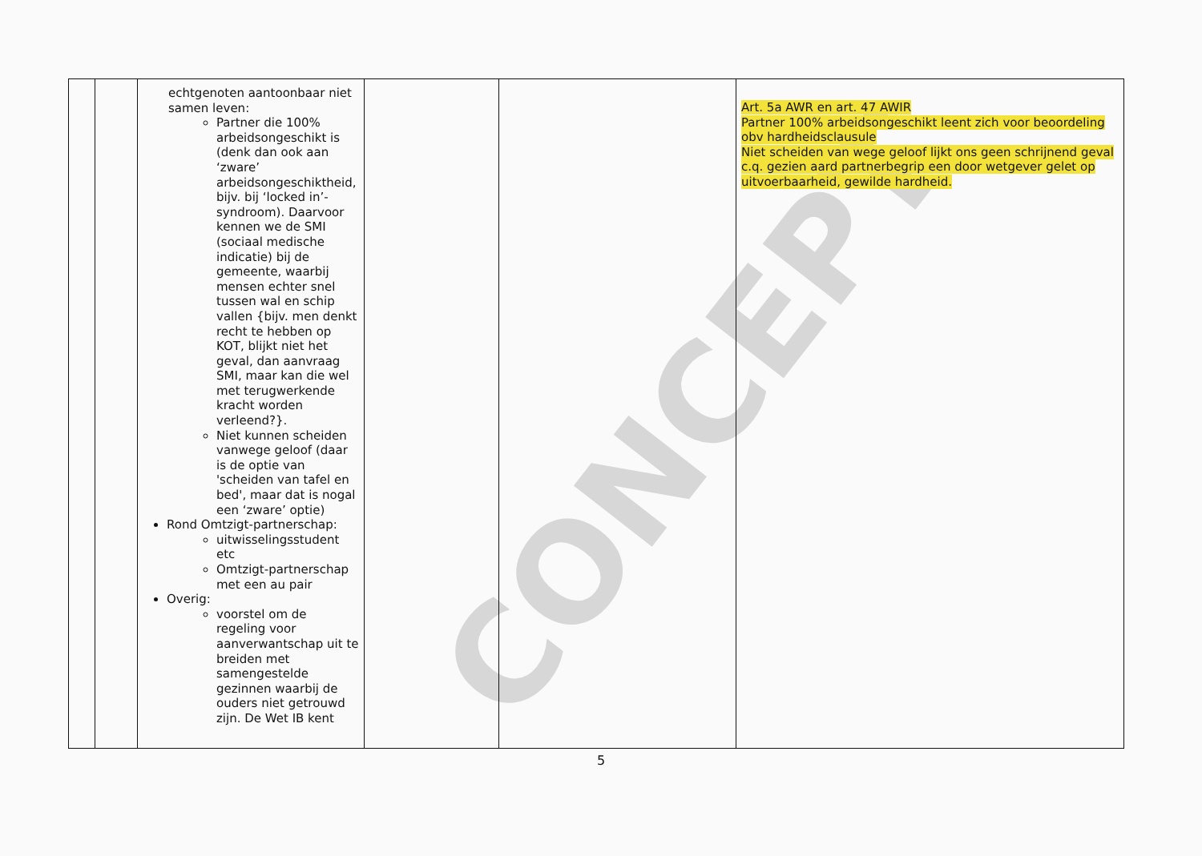CONCEPT
| | | echtgenoten aantoonbaar niet samen leven: Partner die 100% arbeidsongeschikt is (denk dan ook aan ‘zware’ arbeidsongeschiktheid, bijv. bij ‘locked in’-syndroom). Daarvoor kennen we de SMI (sociaal medische indicatie) bij de gemeente, waarbij mensen echter snel tussen wal en schip vallen {bijv. men denkt recht te hebben op KOT, blijkt niet het geval, dan aanvraag SMI, maar kan die wel met terugwerkende kracht worden verleend?}. Niet kunnen scheiden vanwege geloof (daar is de optie van 'scheiden van tafel en bed', maar dat is nogal een ‘zware’ optie) Rond Omtzigt-partnerschap: uitwisselingsstudent etc Omtzigt-partnerschap met een au pair Overig: voorstel om de regeling voor aanverwantschap uit te breiden met samengestelde gezinnen waarbij de ouders niet getrouwd zijn. De Wet IB kent | | | Art. 5a AWR en art. 47 AWIR Partner 100% arbeidsongeschikt leent zich voor beoordeling obv hardheidsclausule Niet scheiden van wege geloof lijkt ons geen schrijnend geval c.q. gezien aard partnerbegrip een door wetgever gelet op uitvoerbaarheid, gewilde hardheid. |
5